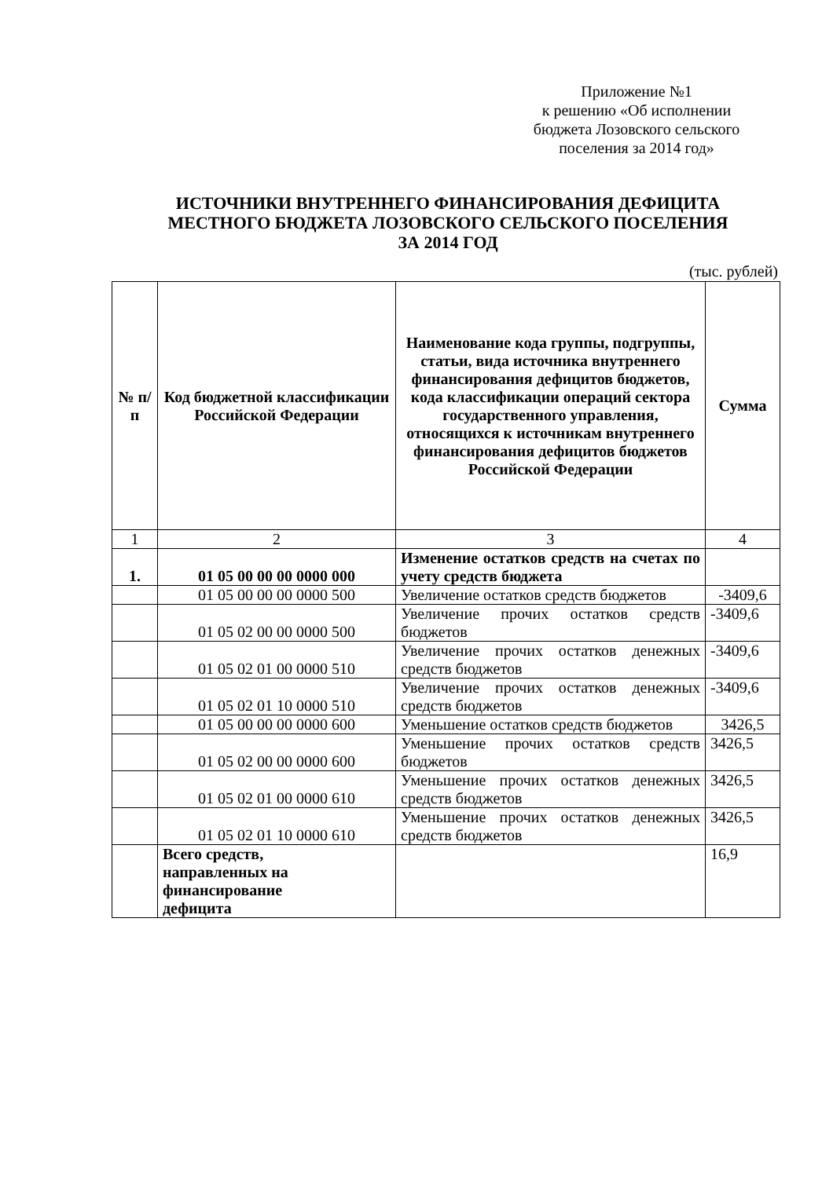Приложение №1
к решению «Об исполнении
бюджета Лозовского сельского
поселения за 2014 год»
ИСТОЧНИКИ ВНУТРЕННЕГО ФИНАНСИРОВАНИЯ ДЕФИЦИТА
МЕСТНОГО БЮДЖЕТА ЛОЗОВСКОГО СЕЛЬСКОГО ПОСЕЛЕНИЯ
ЗА 2014 ГОД
(тыс. рублей)
| № п/п | Код бюджетной классификации Российской Федерации | Наименование кода группы, подгруппы, статьи, вида источника внутреннего финансирования дефицитов бюджетов, кода классификации операций сектора государственного управления, относящихся к источникам внутреннего финансирования дефицитов бюджетов Российской Федерации | Сумма |
| --- | --- | --- | --- |
| 1 | 2 | 3 | 4 |
| 1. | 01 05 00 00 00 0000 000 | Изменение остатков средств на счетах по учету средств бюджета | |
| | 01 05 00 00 00 0000 500 | Увеличение остатков средств бюджетов | -3409,6 |
| | 01 05 02 00 00 0000 500 | Увеличение прочих остатков средств бюджетов | -3409,6 |
| | 01 05 02 01 00 0000 510 | Увеличение прочих остатков денежных средств бюджетов | -3409,6 |
| | 01 05 02 01 10 0000 510 | Увеличение прочих остатков денежных средств бюджетов | -3409,6 |
| | 01 05 00 00 00 0000 600 | Уменьшение остатков средств бюджетов | 3426,5 |
| | 01 05 02 00 00 0000 600 | Уменьшение прочих остатков средств бюджетов | 3426,5 |
| | 01 05 02 01 00 0000 610 | Уменьшение прочих остатков денежных средств бюджетов | 3426,5 |
| | 01 05 02 01 10 0000 610 | Уменьшение прочих остатков денежных средств бюджетов | 3426,5 |
| | Всего средств, направленных на финансирование дефицита | | 16,9 |